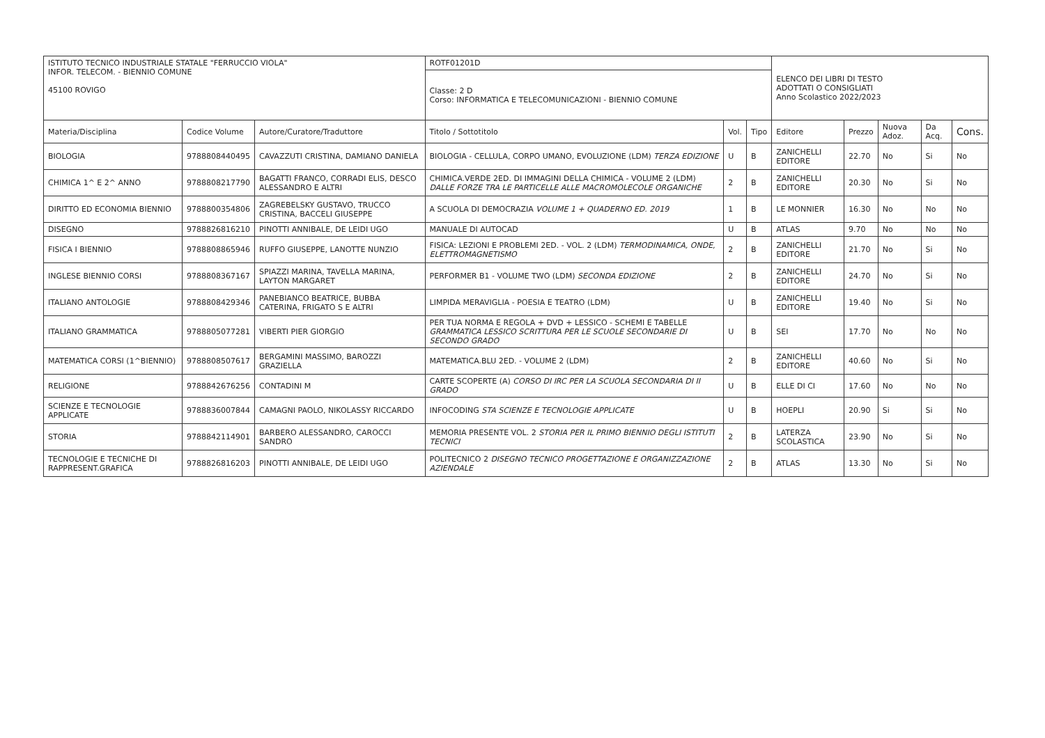| ISTITUTO TECNICO INDUSTRIALE STATALE "FERRUCCIO VIOLA" INFOR. TELECOM. - BIENNIO COMUNE 45100 ROVIGO | | | ROTF01201D | | | ELENCO DEI LIBRI DI TESTO ADOTTATI O CONSIGLIATI Anno Scolastico 2022/2023 | | | | |
| | | | Classe: 2 D Corso: INFORMATICA E TELECOMUNICAZIONI - BIENNIO COMUNE | | | | | | | |
| Materia/Disciplina | Codice Volume | Autore/Curatore/Traduttore | Titolo / Sottotitolo | Vol. | Tipo | Editore | Prezzo | Nuova Adoz. | Da Acq. | Cons. |
| BIOLOGIA | 9788808440495 | CAVAZZUTI CRISTINA, DAMIANO DANIELA | BIOLOGIA - CELLULA, CORPO UMANO, EVOLUZIONE (LDM) TERZA EDIZIONE | U | B | ZANICHELLI EDITORE | 22.70 | No | Si | No |
| CHIMICA 1^ E 2^ ANNO | 9788808217790 | BAGATTI FRANCO, CORRADI ELIS, DESCO ALESSANDRO E ALTRI | CHIMICA.VERDE 2ED. DI IMMAGINI DELLA CHIMICA - VOLUME 2 (LDM) DALLE FORZE TRA LE PARTICELLE ALLE MACROMOLECOLE ORGANICHE | 2 | B | ZANICHELLI EDITORE | 20.30 | No | Si | No |
| DIRITTO ED ECONOMIA BIENNIO | 9788800354806 | ZAGREBELSKY GUSTAVO, TRUCCO CRISTINA, BACCELI GIUSEPPE | A SCUOLA DI DEMOCRAZIA VOLUME 1 + QUADERNO ED. 2019 | 1 | B | LE MONNIER | 16.30 | No | No | No |
| DISEGNO | 9788826816210 | PINOTTI ANNIBALE, DE LEIDI UGO | MANUALE DI AUTOCAD | U | B | ATLAS | 9.70 | No | No | No |
| FISICA I BIENNIO | 9788808865946 | RUFFO GIUSEPPE, LANOTTE NUNZIO | FISICA: LEZIONI E PROBLEMI 2ED. - VOL. 2 (LDM) TERMODINAMICA, ONDE, ELETTROMAGNETISMO | 2 | B | ZANICHELLI EDITORE | 21.70 | No | Si | No |
| INGLESE BIENNIO CORSI | 9788808367167 | SPIAZZI MARINA, TAVELLA MARINA, LAYTON MARGARET | PERFORMER B1 - VOLUME TWO (LDM) SECONDA EDIZIONE | 2 | B | ZANICHELLI EDITORE | 24.70 | No | Si | No |
| ITALIANO ANTOLOGIE | 9788808429346 | PANEBIANCO BEATRICE, BUBBA CATERINA, FRIGATO S E ALTRI | LIMPIDA MERAVIGLIA - POESIA E TEATRO (LDM) | U | B | ZANICHELLI EDITORE | 19.40 | No | Si | No |
| ITALIANO GRAMMATICA | 9788805077281 | VIBERTI PIER GIORGIO | PER TUA NORMA E REGOLA + DVD + LESSICO - SCHEMI E TABELLE GRAMMATICA LESSICO SCRITTURA PER LE SCUOLE SECONDARIE DI SECONDO GRADO | U | B | SEI | 17.70 | No | No | No |
| MATEMATICA CORSI (1^BIENNIO) | 9788808507617 | BERGAMINI MASSIMO, BAROZZI GRAZIELLA | MATEMATICA.BLU 2ED. - VOLUME 2 (LDM) | 2 | B | ZANICHELLI EDITORE | 40.60 | No | Si | No |
| RELIGIONE | 9788842676256 | CONTADINI M | CARTE SCOPERTE (A) CORSO DI IRC PER LA SCUOLA SECONDARIA DI II GRADO | U | B | ELLE DI CI | 17.60 | No | No | No |
| SCIENZE E TECNOLOGIE APPLICATE | 9788836007844 | CAMAGNI PAOLO, NIKOLASSY RICCARDO | INFOCODING STA SCIENZE E TECNOLOGIE APPLICATE | U | B | HOEPLI | 20.90 | Si | Si | No |
| STORIA | 9788842114901 | BARBERO ALESSANDRO, CAROCCI SANDRO | MEMORIA PRESENTE VOL. 2 STORIA PER IL PRIMO BIENNIO DEGLI ISTITUTI TECNICI | 2 | B | LATERZA SCOLASTICA | 23.90 | No | Si | No |
| TECNOLOGIE E TECNICHE DI RAPPRESENT.GRAFICA | 9788826816203 | PINOTTI ANNIBALE, DE LEIDI UGO | POLITECNICO 2 DISEGNO TECNICO PROGETTAZIONE E ORGANIZZAZIONE AZIENDALE | 2 | B | ATLAS | 13.30 | No | Si | No |